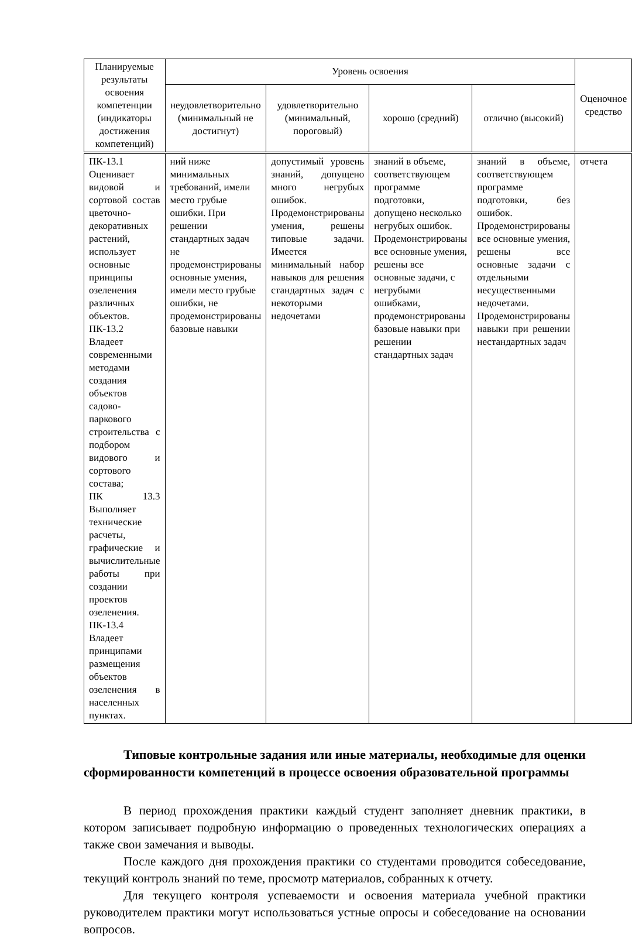| Планируемые результаты освоения компетенции (индикаторы достижения компетенций) | Уровень освоения | | | | Оценочное средство |
| --- | --- | --- | --- | --- | --- |
| | неудовлетворительно (минимальный не достигнут) | удовлетворительно (минимальный, пороговый) | хорошо (средний) | отлично (высокий) | |
| ПК-13.1 Оценивает видовой и сортовой состав цветочно-декоративных растений, использует основные принципы озеленения различных объектов. ПК-13.2 Владеет современными методами создания объектов садово-паркового строительства с подбором видового и сортового состава; ПК 13.3 Выполняет технические расчеты, графические и вычислительные работы при создании проектов озеленения. ПК-13.4 Владеет принципами размещения объектов озеленения в населенных пунктах. | ний ниже минимальных требований, имели место грубые ошибки. При решении стандартных задач не продемонстрированы основные умения, имели место грубые ошибки, не продемонстрированы базовые навыки | допустимый уровень знаний, допущено много негрубых ошибок. Продемонстрированы умения, решены типовые задачи. Имеется минимальный набор навыков для решения стандартных задач с некоторыми недочетами | знаний в объеме, соответствующем программе подготовки, допущено несколько негрубых ошибок. Продемонстрированы все основные умения, решены все основные задачи, с негрубыми ошибками, продемонстрированы базовые навыки при решении стандартных задач | знаний в объеме, соответствующем программе подготовки, без ошибок. Продемонстрированы все основные умения, решены все основные задачи с отдельными несущественными недочетами. Продемонстрированы навыки при решении нестандартных задач | отчета |
Типовые контрольные задания или иные материалы, необходимые для оценки сформированности компетенций в процессе освоения образовательной программы
В период прохождения практики каждый студент заполняет дневник практики, в котором записывает подробную информацию о проведенных технологических операциях а также свои замечания и выводы.
После каждого дня прохождения практики со студентами проводится собеседование, текущий контроль знаний по теме, просмотр материалов, собранных к отчету.
Для текущего контроля успеваемости и освоения материала учебной практики руководителем практики могут использоваться устные опросы и собеседование на основании вопросов.